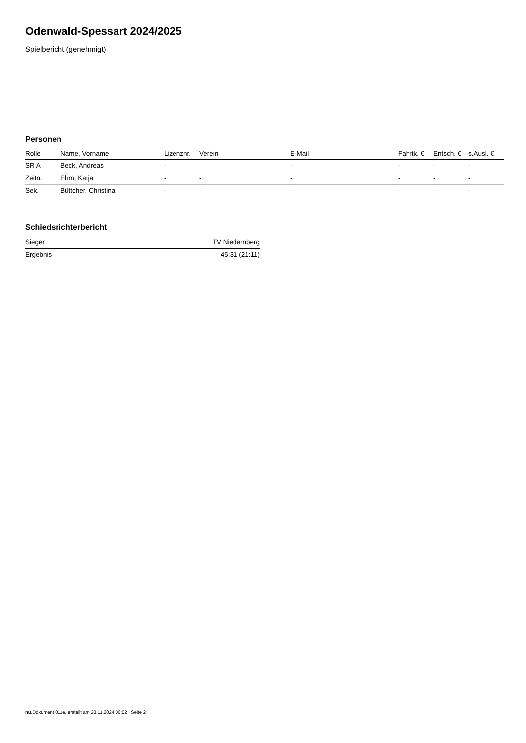Odenwald-Spessart 2024/2025
Spielbericht (genehmigt)
Personen
| Rolle | Name, Vorname | Lizenznr. | Verein | E-Mail | Fahrtk. € | Entsch. € | s.Ausl. € |
| --- | --- | --- | --- | --- | --- | --- | --- |
| SR A | Beck, Andreas | - | | - | - | - | - |
| Zeitn. | Ehm, Katja | - | - | - | - | - | - |
| Sek. | Büttcher, Christina | - | - | - | - | - | - |
Schiedsrichterbericht
| Sieger | TV Niedernberg |
| Ergebnis | 45:31 (21:11) |
nu.Dokument 011e, erstellt am 23.11.2024 06:02 | Seite 2